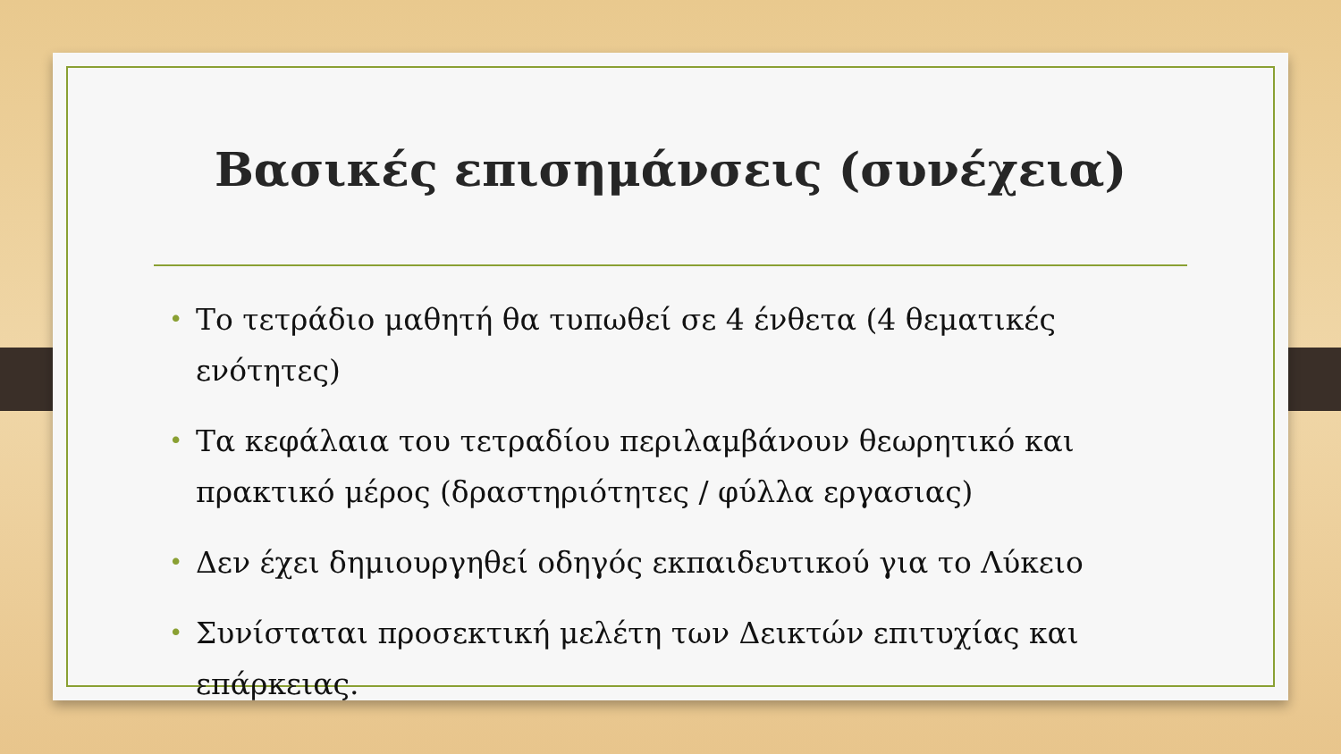Βασικές επισημάνσεις (συνέχεια)
• Το τετράδιο μαθητή θα τυπωθεί σε 4 ένθετα (4 θεματικές ενότητες)
• Τα κεφάλαια του τετραδίου περιλαμβάνουν θεωρητικό και πρακτικό μέρος (δραστηριότητες / φύλλα εργασιας)
• Δεν έχει δημιουργηθεί οδηγός εκπαιδευτικού για το Λύκειο
• Συνίσταται προσεκτική μελέτη των Δεικτών επιτυχίας και επάρκειας.